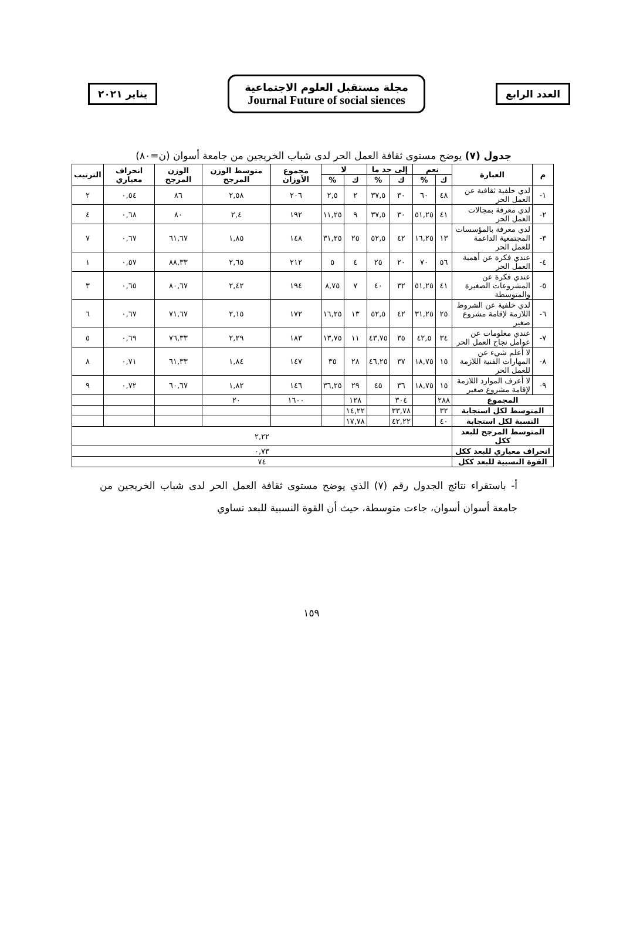العدد الرابع
مجلة مستقبل العلوم الاجتماعية
Journal Future of social siences
يناير ٢٠٢١
جدول (٧) يوضح مستوى ثقافة العمل الحر لدى شباب الخريجين من جامعة أسوان (ن=٨٠)
| م | العبارة | نعم | | إلى حد ما | | لا | | مجموع الأوزان | متوسط الوزن المرجح | الوزن المرجح | انحراف معياري | الترتيب |
| --- | --- | --- | --- | --- | --- | --- | --- | --- | --- | --- | --- | --- |
| | | ك | % | ك | % | ك | % | | | | | |
| ١- | لدي خلفية ثقافية عن العمل الحر | ٤٨ | ٦٠ | ٣٠ | ٣٧,٥ | ٢ | ٢,٥ | ٢٠٦ | ٢,٥٨ | ٨٦ | ٠,٥٤ | ٢ |
| ٢- | لدي معرفة بمجالات العمل الحر | ٤١ | ٥١,٢٥ | ٣٠ | ٣٧,٥ | ٩ | ١١,٢٥ | ١٩٢ | ٢,٤ | ٨٠ | ٠,٦٨ | ٤ |
| ٣- | لدي معرفة بالمؤسسات المجتمعية الداعمة للعمل الحر | ١٣ | ١٦,٢٥ | ٤٢ | ٥٢,٥ | ٢٥ | ٣١,٢٥ | ١٤٨ | ١,٨٥ | ٦١,٦٧ | ٠,٦٧ | ٧ |
| ٤- | عندي فكرة عن أهمية العمل الحر | ٥٦ | ٧٠ | ٢٠ | ٢٥ | ٤ | ٥ | ٢١٢ | ٢,٦٥ | ٨٨,٣٣ | ٠,٥٧ | ١ |
| ٥- | عندي فكرة عن المشروعات الصغيرة والمتوسطة | ٤١ | ٥١,٢٥ | ٣٢ | ٤٠ | ٧ | ٨,٧٥ | ١٩٤ | ٢,٤٢ | ٨٠,٦٧ | ٠,٦٥ | ٣ |
| ٦- | لدي خلفية عن الشروط اللازمة لإقامة مشروع صغير | ٢٥ | ٣١,٢٥ | ٤٢ | ٥٢,٥ | ١٣ | ١٦,٢٥ | ١٧٢ | ٢,١٥ | ٧١,٦٧ | ٠,٦٧ | ٦ |
| ٧- | عندي معلومات عن عوامل نجاح العمل الحر | ٣٤ | ٤٢,٥ | ٣٥ | ٤٣,٧٥ | ١١ | ١٣,٧٥ | ١٨٣ | ٢,٢٩ | ٧٦,٣٣ | ٠,٦٩ | ٥ |
| ٨- | لا أعلم شيء عن المهارات الفنية اللازمة للعمل الحر | ١٥ | ١٨,٧٥ | ٣٧ | ٤٦,٢٥ | ٢٨ | ٣٥ | ١٤٧ | ١,٨٤ | ٦١,٣٣ | ٠,٧١ | ٨ |
| ٩- | لا أعرف الموارد اللازمة لإقامة مشروع صغير | ١٥ | ١٨,٧٥ | ٣٦ | ٤٥ | ٢٩ | ٣٦,٢٥ | ١٤٦ | ١,٨٢ | ٦٠,٦٧ | ٠,٧٢ | ٩ |
| المجموع | | ٢٨٨ | | ٣٠٤ | | ١٢٨ | | ١٦٠٠ | ٢٠ | | | |
| المتوسط لكل استجابة | | ٣٢ | | ٣٣,٧٨ | | ١٤,٢٢ | | | | | | |
| النسبة لكل استجابة | | ٤٠ | | ٤٢,٢٢ | | ١٧,٧٨ | | | | | | |
| المتوسط المرجح للبعد ككل | | ٢,٢٢ | | | | | | | | | | |
| انحراف معياري للبعد ككل | | ٠,٧٣ | | | | | | | | | | |
| القوة النسبية للبعد ككل | | ٧٤ | | | | | | | | | | |
أ- باستقراء نتائج الجدول رقم (٧) الذي يوضح مستوى ثقافة العمل الحر لدى شباب الخريجين من جامعة أسوان أسوان، جاءت متوسطة، حيث أن القوة النسبية للبعد تساوي
١٥٩